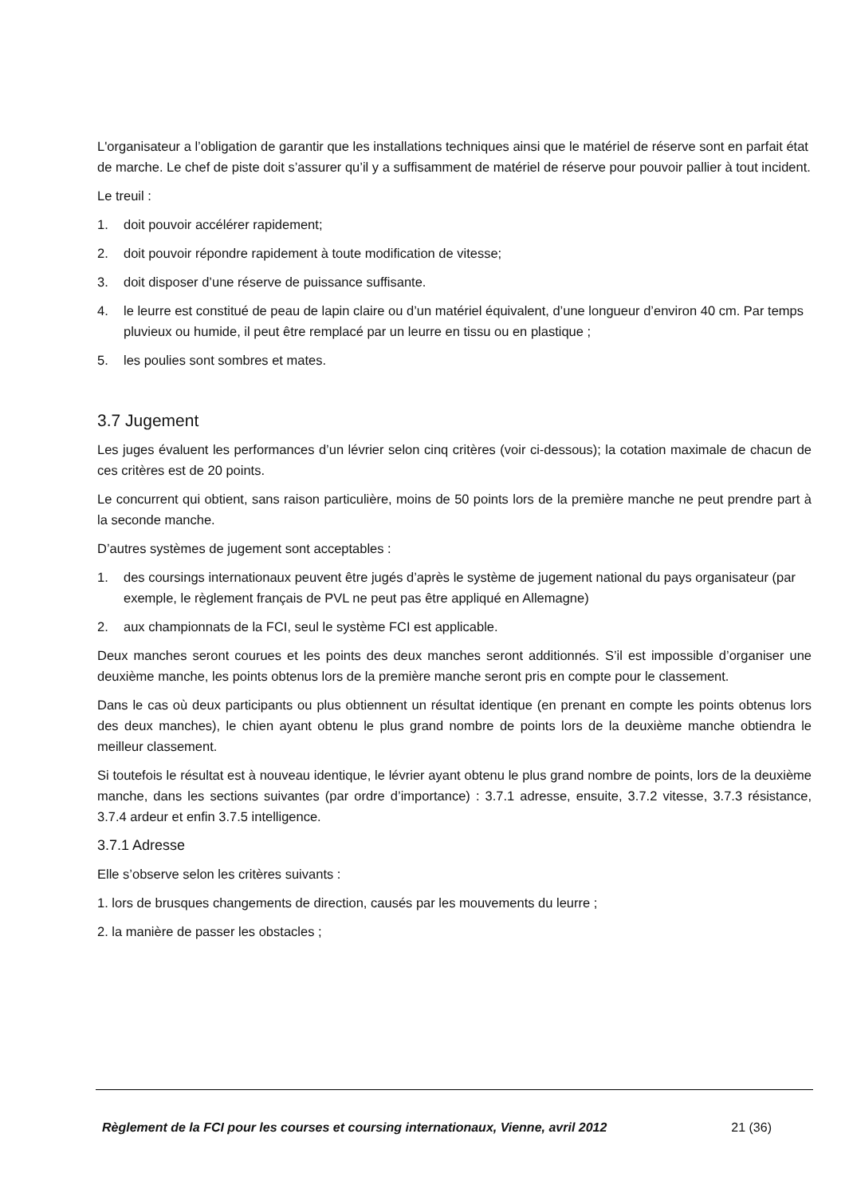L'organisateur a l’obligation de garantir que les installations techniques ainsi que le matériel de réserve sont en parfait état de marche. Le chef de piste doit s’assurer qu’il y a suffisamment de matériel de réserve pour pouvoir pallier à tout incident.
Le treuil :
1. doit pouvoir accélérer rapidement;
2. doit pouvoir répondre rapidement à toute modification de vitesse;
3. doit disposer d’une réserve de puissance suffisante.
4. le leurre est constitué de peau de lapin claire ou d’un matériel équivalent, d’une longueur d’environ 40 cm. Par temps pluvieux ou humide, il peut être remplacé par un leurre en tissu ou en plastique ;
5. les poulies sont sombres et mates.
3.7 Jugement
Les juges évaluent les performances d’un lévrier selon cinq critères (voir ci-dessous); la cotation maximale de chacun de ces critères est de 20 points.
Le concurrent qui obtient, sans raison particulière, moins de 50 points lors de la première manche ne peut prendre part à la seconde manche.
D’autres systèmes de jugement sont acceptables :
1. des coursings internationaux peuvent être jugés d’après le système de jugement national du pays organisateur (par exemple, le règlement français de PVL ne peut pas être appliqué en Allemagne)
2. aux championnats de la FCI, seul le système FCI est applicable.
Deux manches seront courues et les points des deux manches seront additionnés. S’il est impossible d’organiser une deuxième manche, les points obtenus lors de la première manche seront pris en compte pour le classement.
Dans le cas où deux participants ou plus obtiennent un résultat identique (en prenant en compte les points obtenus lors des deux manches), le chien ayant obtenu le plus grand nombre de points lors de la deuxième manche obtiendra le meilleur classement.
Si toutefois le résultat est à nouveau identique, le lévrier ayant obtenu le plus grand nombre de points, lors de la deuxième manche, dans les sections suivantes (par ordre d’importance) : 3.7.1 adresse, ensuite, 3.7.2 vitesse, 3.7.3 résistance, 3.7.4 ardeur et enfin 3.7.5 intelligence.
3.7.1 Adresse
Elle s’observe selon les critères suivants :
1. lors de brusques changements de direction, causés par les mouvements du leurre ;
2. la manière de passer les obstacles ;
Règlement de la FCI pour les courses et coursing internationaux, Vienne, avril 2012 21 (36)